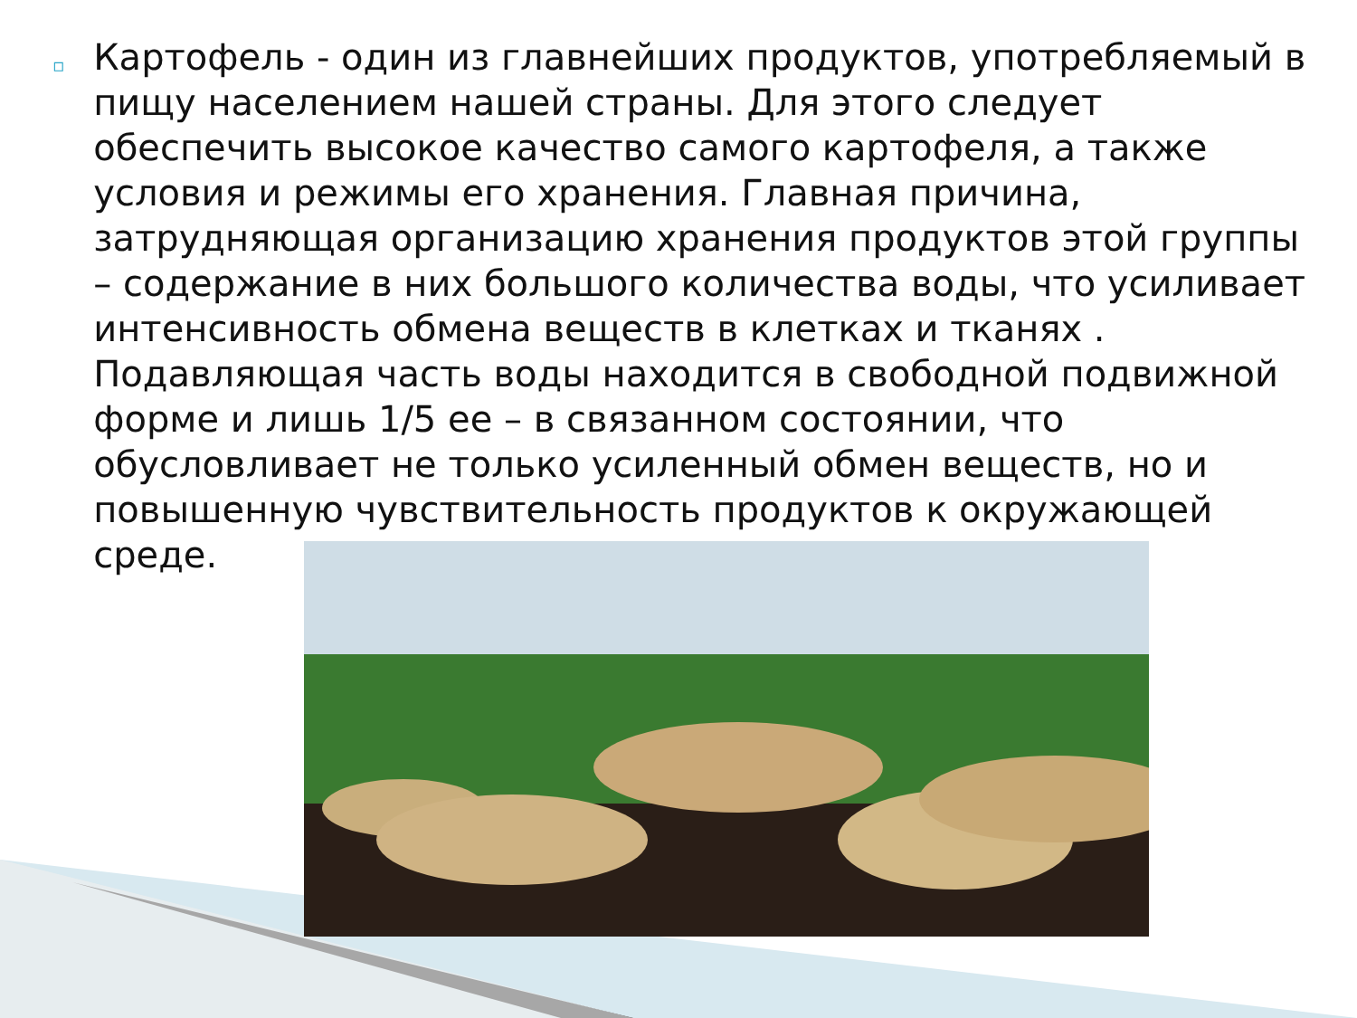▫
Картофель - один из главнейших продуктов, употребляемый в пищу населением нашей страны. Для этого следует обеспечить высокое качество самого картофеля, а также условия и режимы его хранения. Главная причина, затрудняющая организацию хранения продуктов этой группы – содержание в них большого количества воды, что усиливает интенсивность обмена веществ в клетках и тканях . Подавляющая часть воды находится в свободной подвижной форме и лишь 1/5 ее – в связанном состоянии, что обусловливает не только усиленный обмен веществ, но и повышенную чувствительность продуктов к окружающей среде.